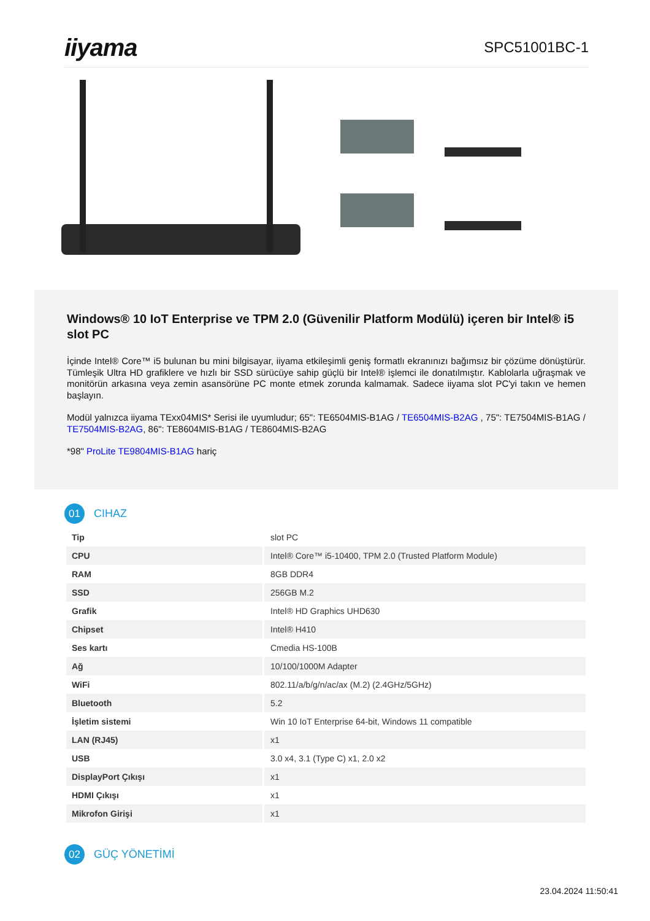iiyama
SPC51001BC-1
Windows® 10 IoT Enterprise ve TPM 2.0 (Güvenilir Platform Modülü) içeren bir Intel® i5 slot PC
İçinde Intel® Core™ i5 bulunan bu mini bilgisayar, iiyama etkileşimli geniş formatlı ekranınızı bağımsız bir çözüme dönüştürür. Tümleşik Ultra HD grafiklere ve hızlı bir SSD sürücüye sahip güçlü bir Intel® işlemci ile donatılmıştır. Kablolarla uğraşmak ve monitörün arkasına veya zemin asansörüne PC monte etmek zorunda kalmamak. Sadece iiyama slot PC'yi takın ve hemen başlayın.
Modül yalnızca iiyama TExx04MIS* Serisi ile uyumludur; 65": TE6504MIS-B1AG / TE6504MIS-B2AG , 75": TE7504MIS-B1AG / TE7504MIS-B2AG, 86": TE8604MIS-B1AG / TE8604MIS-B2AG
*98" ProLite TE9804MIS-B1AG hariç
01
CIHAZ
| Tip | slot PC |
| CPU | Intel® Core™ i5-10400, TPM 2.0 (Trusted Platform Module) |
| RAM | 8GB DDR4 |
| SSD | 256GB M.2 |
| Grafik | Intel® HD Graphics UHD630 |
| Chipset | Intel® H410 |
| Ses kartı | Cmedia HS-100B |
| Ağ | 10/100/1000M Adapter |
| WiFi | 802.11/a/b/g/n/ac/ax (M.2) (2.4GHz/5GHz) |
| Bluetooth | 5.2 |
| İşletim sistemi | Win 10 IoT Enterprise 64-bit, Windows 11 compatible |
| LAN (RJ45) | x1 |
| USB | 3.0 x4, 3.1 (Type C) x1, 2.0 x2 |
| DisplayPort Çıkışı | x1 |
| HDMI Çıkışı | x1 |
| Mikrofon Girişi | x1 |
02
GÜÇ YÖNETİMİ
23.04.2024 11:50:41